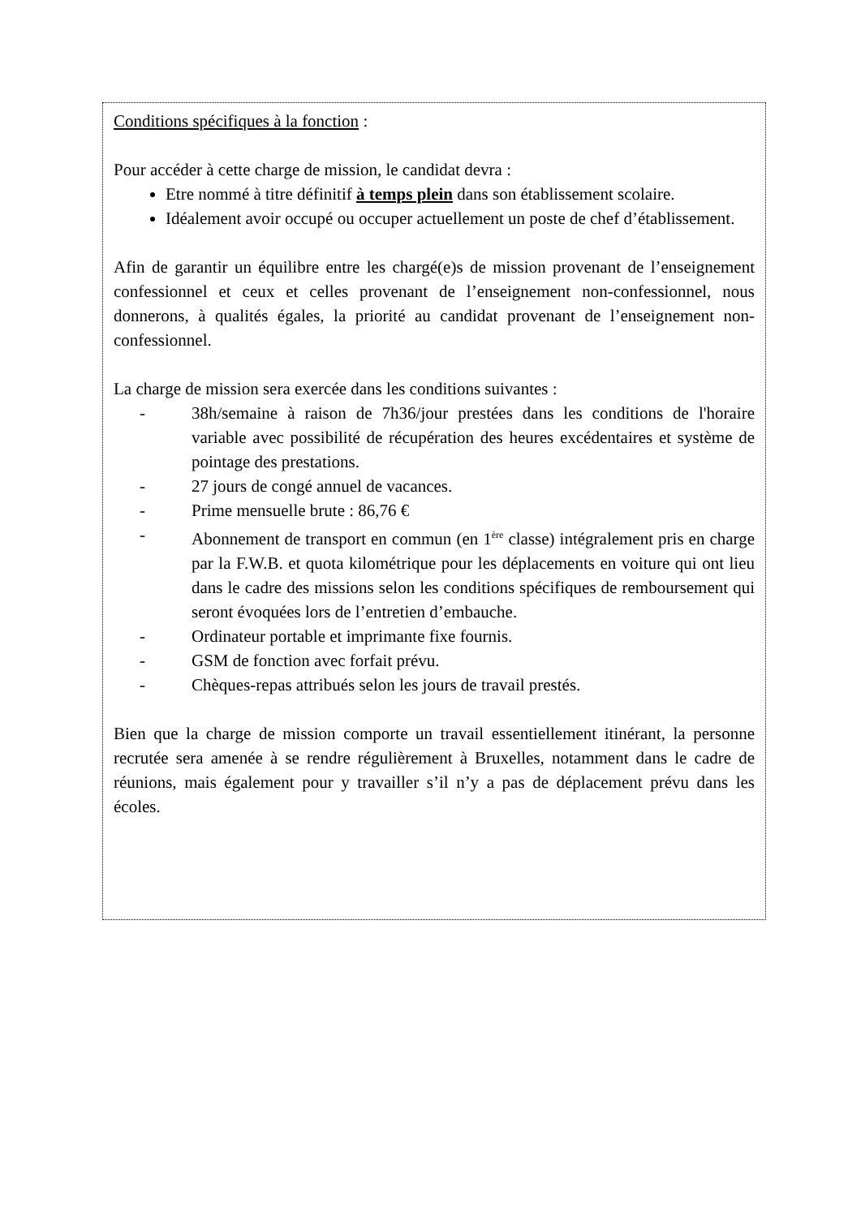Conditions spécifiques à la fonction :
Pour accéder à cette charge de mission, le candidat devra :
Etre nommé à titre définitif à temps plein dans son établissement scolaire.
Idéalement avoir occupé ou occuper actuellement un poste de chef d’établissement.
Afin de garantir un équilibre entre les chargé(e)s de mission provenant de l’enseignement confessionnel et ceux et celles provenant de l’enseignement non-confessionnel, nous donnerons, à qualités égales, la priorité au candidat provenant de l’enseignement non-confessionnel.
La charge de mission sera exercée dans les conditions suivantes :
- 38h/semaine à raison de 7h36/jour prestées dans les conditions de l'horaire variable avec possibilité de récupération des heures excédentaires et système de pointage des prestations.
- 27 jours de congé annuel de vacances.
- Prime mensuelle brute : 86,76 €
- Abonnement de transport en commun (en 1<sup>ère</sup> classe) intégralement pris en charge par la F.W.B. et quota kilométrique pour les déplacements en voiture qui ont lieu dans le cadre des missions selon les conditions spécifiques de remboursement qui seront évoquées lors de l’entretien d’embauche.
- Ordinateur portable et imprimante fixe fournis.
- GSM de fonction avec forfait prévu.
- Chèques-repas attribués selon les jours de travail prestés.
Bien que la charge de mission comporte un travail essentiellement itinérant, la personne recrutée sera amenée à se rendre régulièrement à Bruxelles, notamment dans le cadre de réunions, mais également pour y travailler s’il n’y a pas de déplacement prévu dans les écoles.